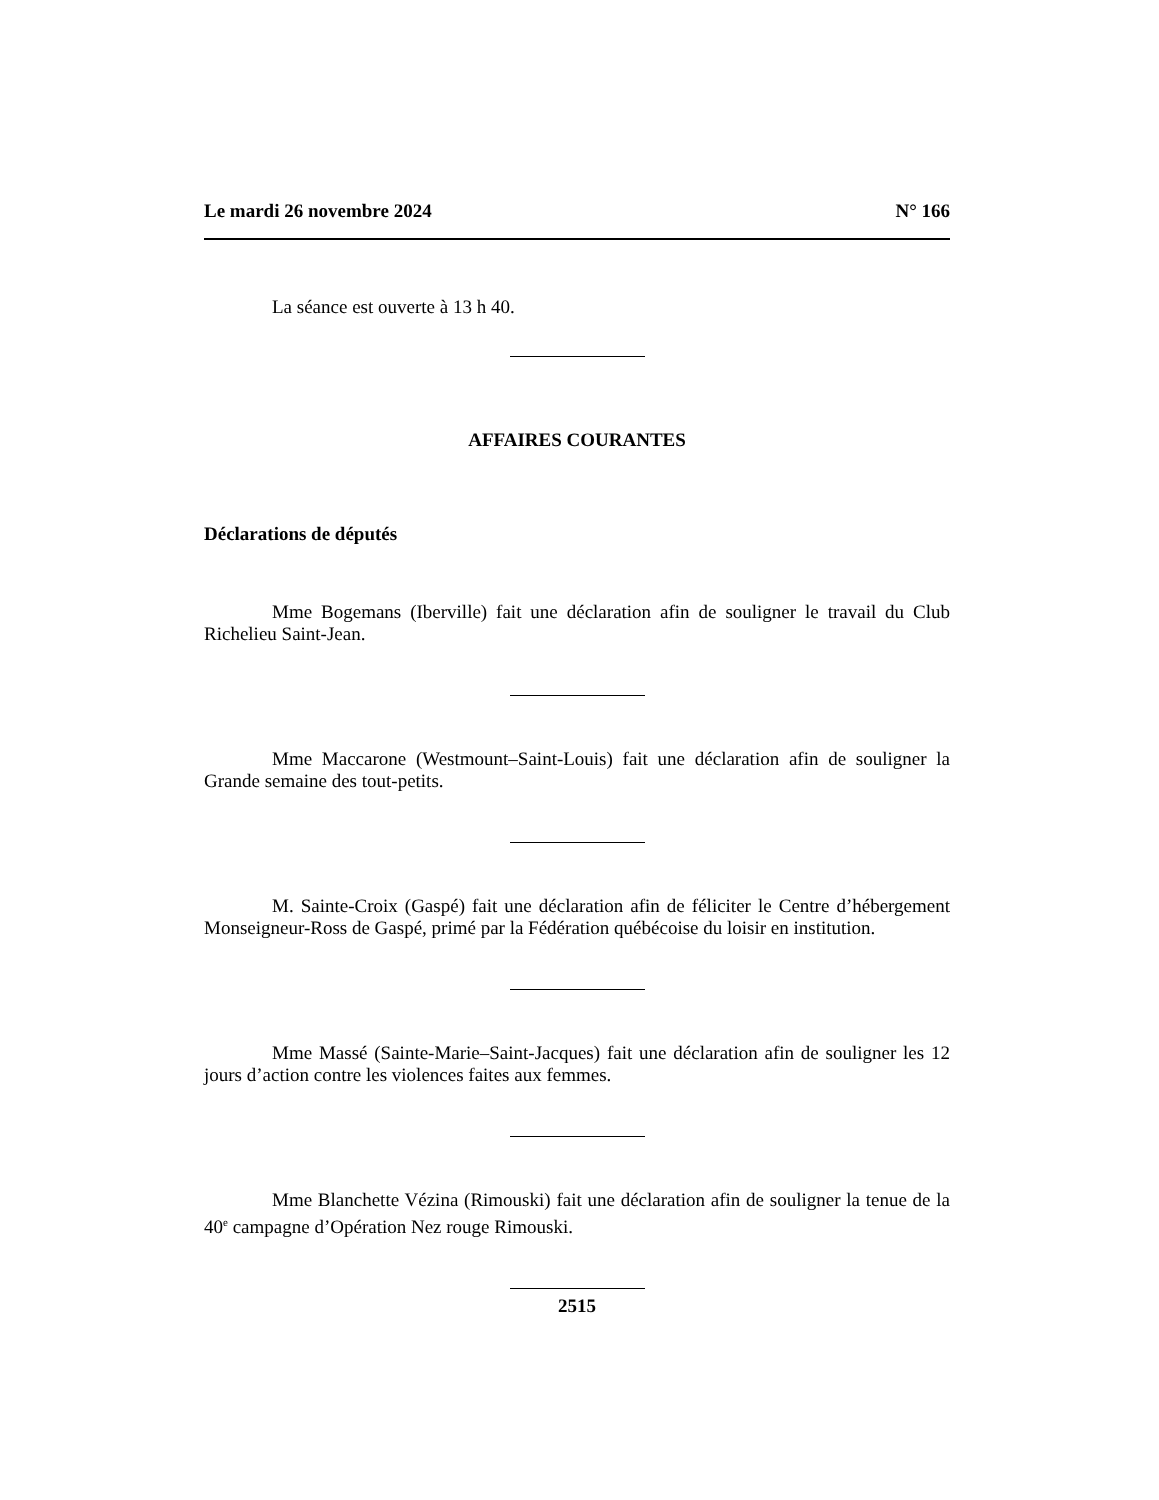Le mardi 26 novembre 2024 N° 166
La séance est ouverte à 13 h 40.
AFFAIRES COURANTES
Déclarations de députés
Mme Bogemans (Iberville) fait une déclaration afin de souligner le travail du Club Richelieu Saint-Jean.
Mme Maccarone (Westmount–Saint-Louis) fait une déclaration afin de souligner la Grande semaine des tout-petits.
M. Sainte-Croix (Gaspé) fait une déclaration afin de féliciter le Centre d’hébergement Monseigneur-Ross de Gaspé, primé par la Fédération québécoise du loisir en institution.
Mme Massé (Sainte-Marie–Saint-Jacques) fait une déclaration afin de souligner les 12 jours d’action contre les violences faites aux femmes.
Mme Blanchette Vézina (Rimouski) fait une déclaration afin de souligner la tenue de la 40<sup>e</sup> campagne d’Opération Nez rouge Rimouski.
2515